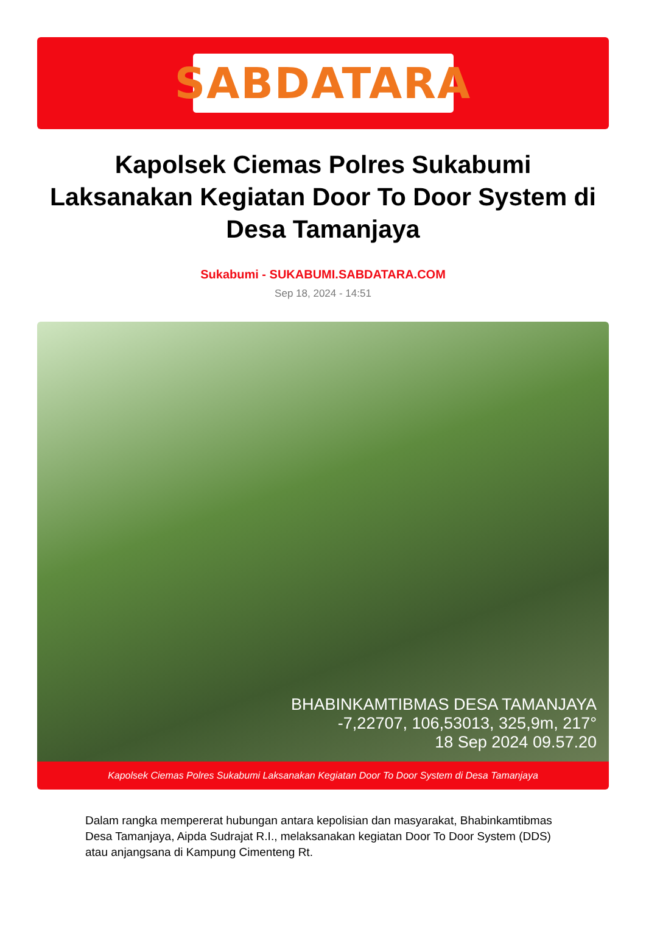SABDATARA
Kapolsek Ciemas Polres Sukabumi Laksanakan Kegiatan Door To Door System di Desa Tamanjaya
Sukabumi - SUKABUMI.SABDATARA.COM
Sep 18, 2024 - 14:51
BHABINKAMTIBMAS DESA TAMANJAYA
-7,22707, 106,53013, 325,9m, 217°
18 Sep 2024 09.57.20
Kapolsek Ciemas Polres Sukabumi Laksanakan Kegiatan Door To Door System di Desa Tamanjaya
Dalam rangka mempererat hubungan antara kepolisian dan masyarakat, Bhabinkamtibmas Desa Tamanjaya, Aipda Sudrajat R.I., melaksanakan kegiatan Door To Door System (DDS) atau anjangsana di Kampung Cimenteng Rt.